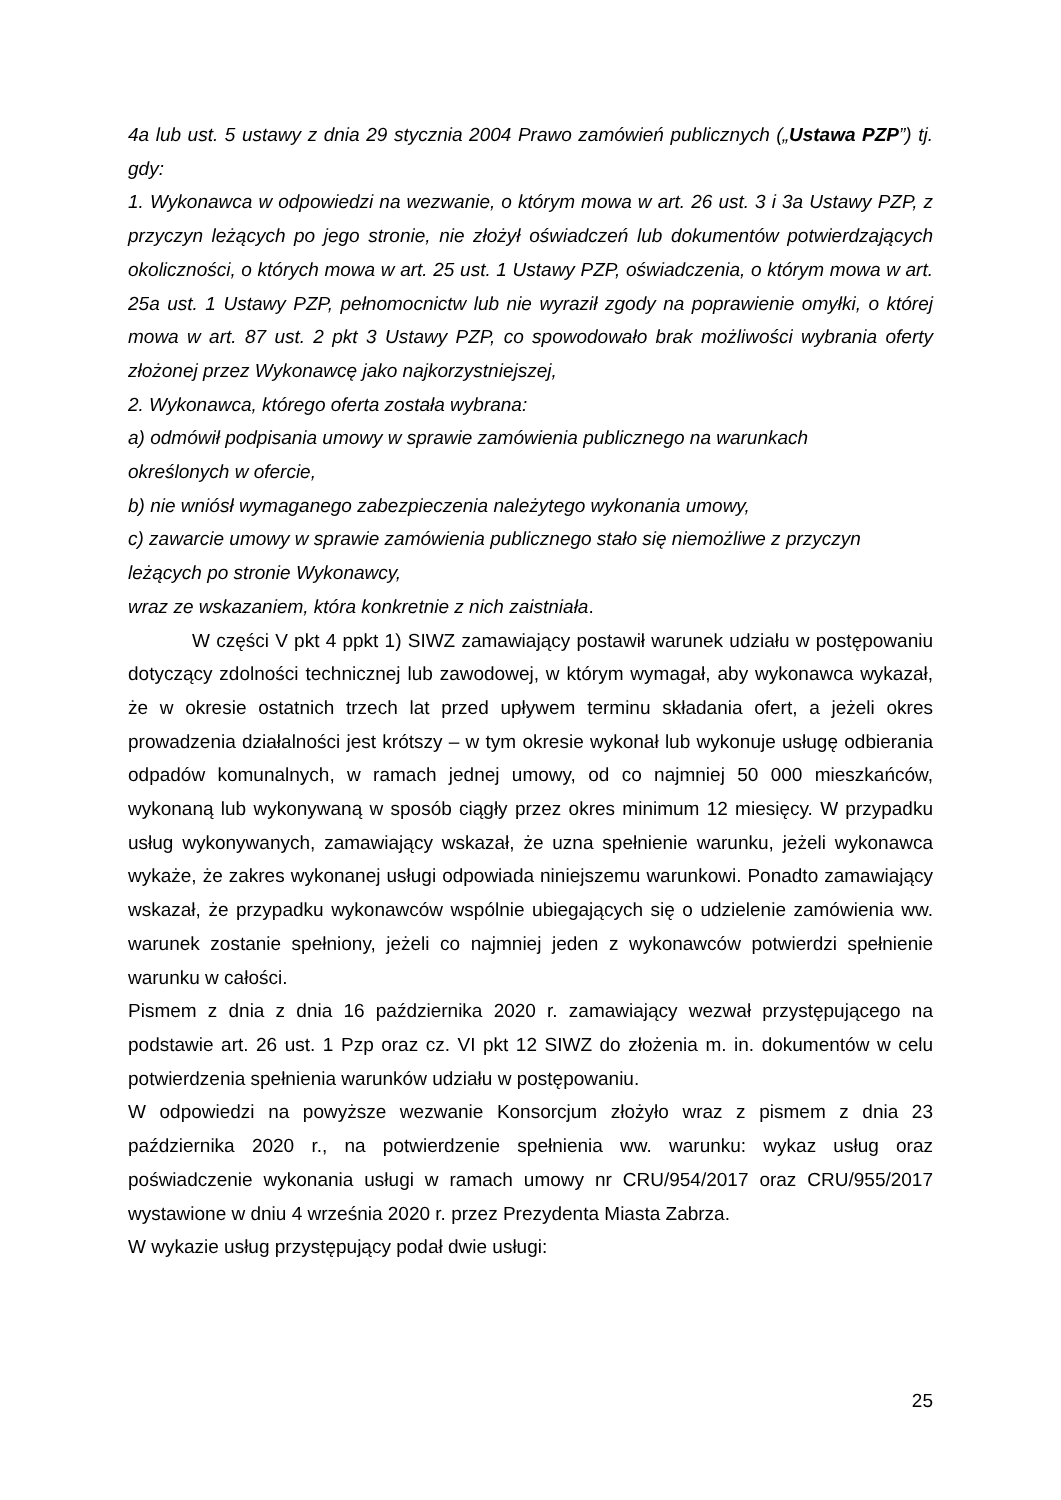4a lub ust. 5 ustawy z dnia 29 stycznia 2004 Prawo zamówień publicznych („Ustawa PZP”) tj. gdy:
1. Wykonawca w odpowiedzi na wezwanie, o którym mowa w art. 26 ust. 3 i 3a Ustawy PZP, z przyczyn leżących po jego stronie, nie złożył oświadczeń lub dokumentów potwierdzających okoliczności, o których mowa w art. 25 ust. 1 Ustawy PZP, oświadczenia, o którym mowa w art. 25a ust. 1 Ustawy PZP, pełnomocnictw lub nie wyraził zgody na poprawienie omyłki, o której mowa w art. 87 ust. 2 pkt 3 Ustawy PZP, co spowodowało brak możliwości wybrania oferty złożonej przez Wykonawcę jako najkorzystniejszej,
2. Wykonawca, którego oferta została wybrana:
a) odmówił podpisania umowy w sprawie zamówienia publicznego na warunkach
określonych w ofercie,
b) nie wniósł wymaganego zabezpieczenia należytego wykonania umowy,
c) zawarcie umowy w sprawie zamówienia publicznego stało się niemożliwe z przyczyn
leżących po stronie Wykonawcy,
wraz ze wskazaniem, która konkretnie z nich zaistniała.
W części V pkt 4 ppkt 1) SIWZ zamawiający postawił warunek udziału w postępowaniu dotyczący zdolności technicznej lub zawodowej, w którym wymagał, aby wykonawca wykazał, że w okresie ostatnich trzech lat przed upływem terminu składania ofert, a jeżeli okres prowadzenia działalności jest krótszy – w tym okresie wykonał lub wykonuje usługę odbierania odpadów komunalnych, w ramach jednej umowy, od co najmniej 50 000 mieszkańców, wykonaną lub wykonywaną w sposób ciągły przez okres minimum 12 miesięcy. W przypadku usług wykonywanych, zamawiający wskazał, że uzna spełnienie warunku, jeżeli wykonawca wykaże, że zakres wykonanej usługi odpowiada niniejszemu warunkowi. Ponadto zamawiający wskazał, że przypadku wykonawców wspólnie ubiegających się o udzielenie zamówienia ww. warunek zostanie spełniony, jeżeli co najmniej jeden z wykonawców potwierdzi spełnienie warunku w całości.
Pismem z dnia z dnia 16 października 2020 r. zamawiający wezwał przystępującego na podstawie art. 26 ust. 1 Pzp oraz cz. VI pkt 12 SIWZ do złożenia m. in. dokumentów w celu potwierdzenia spełnienia warunków udziału w postępowaniu.
W odpowiedzi na powyższe wezwanie Konsorcjum złożyło wraz z pismem z dnia 23 października 2020 r., na potwierdzenie spełnienia ww. warunku: wykaz usług oraz poświadczenie wykonania usługi w ramach umowy nr CRU/954/2017 oraz CRU/955/2017 wystawione w dniu 4 września 2020 r. przez Prezydenta Miasta Zabrza.
W wykazie usług przystępujący podał dwie usługi:
25